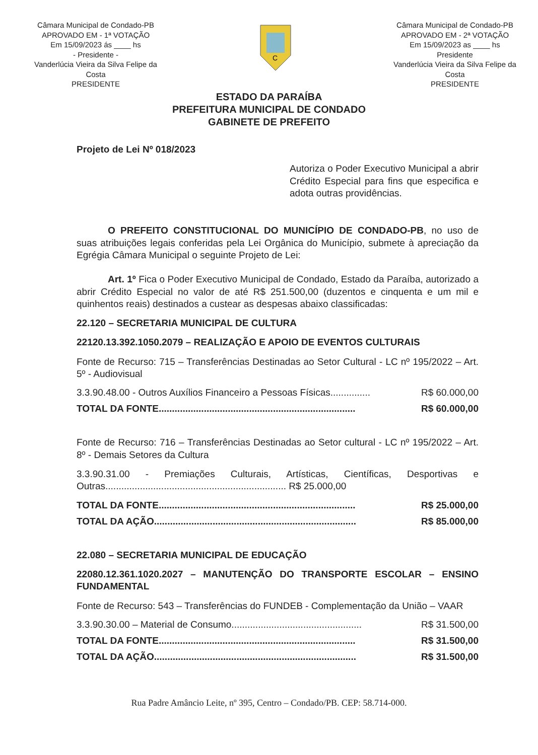Câmara Municipal de Condado-PB
APROVADO EM - 1ª VOTAÇÃO
Em 15/09/2023 ás ____ hs
- Presidente -
Vanderlúcia Vieira da Silva Felipe da Costa
PRESIDENTE
C
Câmara Municipal de Condado-PB
APROVADO EM - 2ª VOTAÇÃO
Em 15/09/2023 as ____ hs
Presidente
Vanderlúcia Vieira da Silva Felipe da Costa
PRESIDENTE
ESTADO DA PARAÍBA
PREFEITURA MUNICIPAL DE CONDADO
GABINETE DE PREFEITO
Projeto de Lei Nº 018/2023
Autoriza o Poder Executivo Municipal a abrir Crédito Especial para fins que especifica e adota outras providências.
O PREFEITO CONSTITUCIONAL DO MUNICÍPIO DE CONDADO-PB, no uso de suas atribuições legais conferidas pela Lei Orgânica do Município, submete à apreciação da Egrégia Câmara Municipal o seguinte Projeto de Lei:
Art. 1º Fica o Poder Executivo Municipal de Condado, Estado da Paraíba, autorizado a abrir Crédito Especial no valor de até R$ 251.500,00 (duzentos e cinquenta e um mil e quinhentos reais) destinados a custear as despesas abaixo classificadas:
22.120 – SECRETARIA MUNICIPAL DE CULTURA
22120.13.392.1050.2079 – REALIZAÇÃO E APOIO DE EVENTOS CULTURAIS
Fonte de Recurso: 715 – Transferências Destinadas ao Setor Cultural - LC nº 195/2022 – Art. 5º - Audiovisual
3.3.90.48.00 - Outros Auxílios Financeiro a Pessoas Físicas............... R$ 60.000,00
TOTAL DA FONTE.......................................................................... R$ 60.000,00
Fonte de Recurso: 716 – Transferências Destinadas ao Setor cultural - LC nº 195/2022 – Art. 8º - Demais Setores da Cultura
3.3.90.31.00 - Premiações Culturais, Artísticas, Científicas, Desportivas e Outras.................................................................... R$ 25.000,00
TOTAL DA FONTE.......................................................................... R$ 25.000,00
TOTAL DA AÇÃO............................................................................ R$ 85.000,00
22.080 – SECRETARIA MUNICIPAL DE EDUCAÇÃO
22080.12.361.1020.2027 – MANUTENÇÃO DO TRANSPORTE ESCOLAR – ENSINO FUNDAMENTAL
Fonte de Recurso: 543 – Transferências do FUNDEB - Complementação da União – VAAR
3.3.90.30.00 – Material de Consumo................................................. R$ 31.500,00
TOTAL DA FONTE.......................................................................... R$ 31.500,00
TOTAL DA AÇÃO............................................................................ R$ 31.500,00
Rua Padre Amâncio Leite, nº 395, Centro – Condado/PB. CEP: 58.714-000.